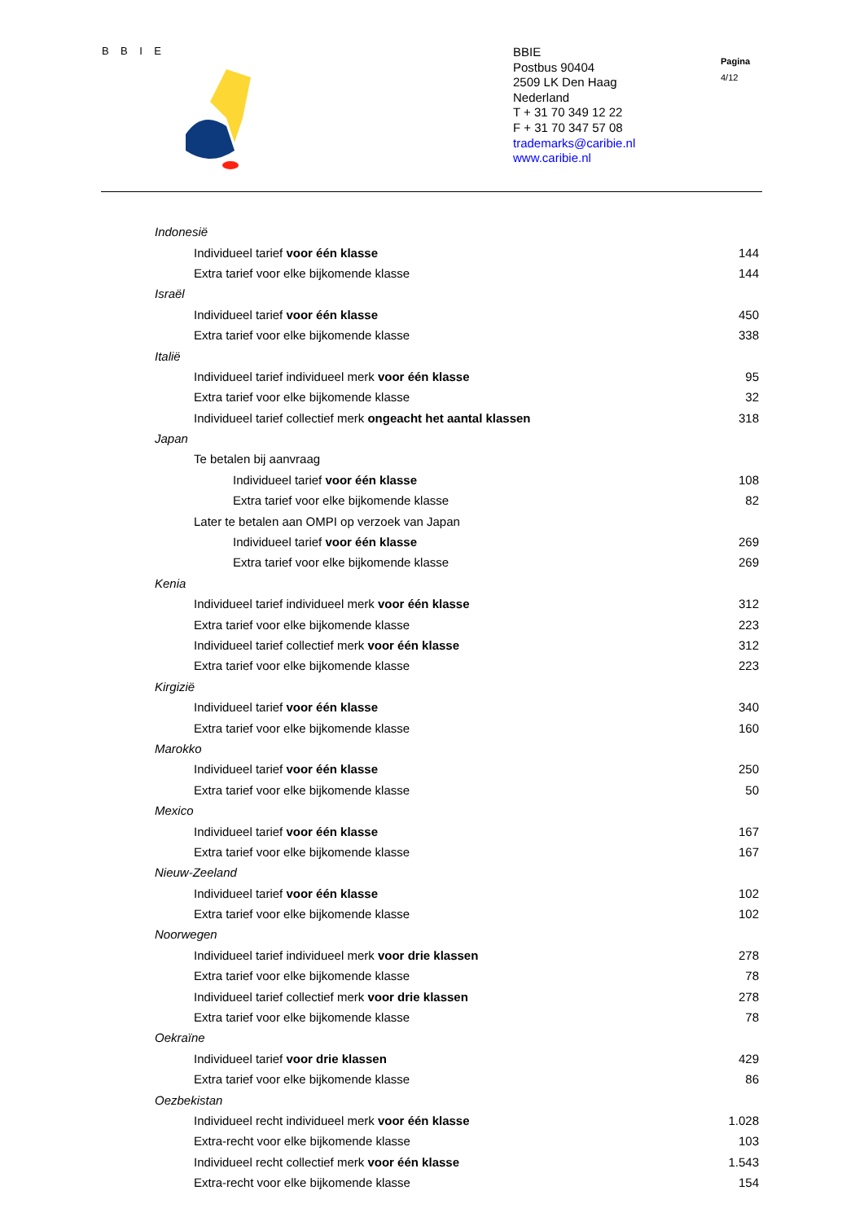B B I E
BBIE
Postbus 90404
2509 LK Den Haag
Nederland
T + 31 70 349 12 22
F + 31 70 347 57 08
trademarks@caribie.nl
www.caribie.nl
Pagina
4/12
| Indonesië | |
| Individueel tarief voor één klasse | 144 |
| Extra tarief voor elke bijkomende klasse | 144 |
| Israël | |
| Individueel tarief voor één klasse | 450 |
| Extra tarief voor elke bijkomende klasse | 338 |
| Italië | |
| Individueel tarief individueel merk voor één klasse | 95 |
| Extra tarief voor elke bijkomende klasse | 32 |
| Individueel tarief collectief merk ongeacht het aantal klassen | 318 |
| Japan | |
| Te betalen bij aanvraag | |
| Individueel tarief voor één klasse | 108 |
| Extra tarief voor elke bijkomende klasse | 82 |
| Later te betalen aan OMPI op verzoek van Japan | |
| Individueel tarief voor één klasse | 269 |
| Extra tarief voor elke bijkomende klasse | 269 |
| Kenia | |
| Individueel tarief individueel merk voor één klasse | 312 |
| Extra tarief voor elke bijkomende klasse | 223 |
| Individueel tarief collectief merk voor één klasse | 312 |
| Extra tarief voor elke bijkomende klasse | 223 |
| Kirgizië | |
| Individueel tarief voor één klasse | 340 |
| Extra tarief voor elke bijkomende klasse | 160 |
| Marokko | |
| Individueel tarief voor één klasse | 250 |
| Extra tarief voor elke bijkomende klasse | 50 |
| Mexico | |
| Individueel tarief voor één klasse | 167 |
| Extra tarief voor elke bijkomende klasse | 167 |
| Nieuw-Zeeland | |
| Individueel tarief voor één klasse | 102 |
| Extra tarief voor elke bijkomende klasse | 102 |
| Noorwegen | |
| Individueel tarief individueel merk voor drie klassen | 278 |
| Extra tarief voor elke bijkomende klasse | 78 |
| Individueel tarief collectief merk voor drie klassen | 278 |
| Extra tarief voor elke bijkomende klasse | 78 |
| Oekraïne | |
| Individueel tarief voor drie klassen | 429 |
| Extra tarief voor elke bijkomende klasse | 86 |
| Oezbekistan | |
| Individueel recht individueel merk voor één klasse | 1.028 |
| Extra-recht voor elke bijkomende klasse | 103 |
| Individueel recht collectief merk voor één klasse | 1.543 |
| Extra-recht voor elke bijkomende klasse | 154 |